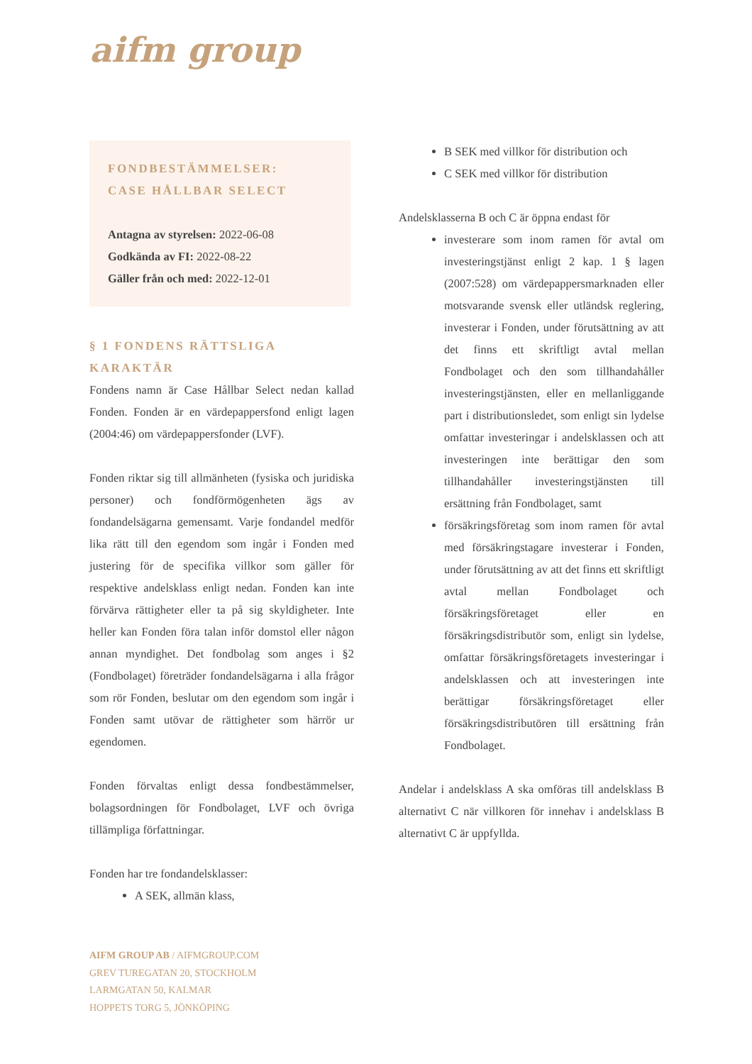aifm group
FONDBESTÄMMELSER:
CASE HÅLLBAR SELECT
Antagna av styrelsen: 2022-06-08
Godkända av FI: 2022-08-22
Gäller från och med: 2022-12-01
§ 1 FONDENS RÄTTSLIGA KARAKTÄR
Fondens namn är Case Hållbar Select nedan kallad Fonden. Fonden är en värdepappersfond enligt lagen (2004:46) om värdepappersfonder (LVF).
Fonden riktar sig till allmänheten (fysiska och juridiska personer) och fondförmögenheten ägs av fondandelsägarna gemensamt. Varje fondandel medför lika rätt till den egendom som ingår i Fonden med justering för de specifika villkor som gäller för respektive andelsklass enligt nedan. Fonden kan inte förvärva rättigheter eller ta på sig skyldigheter. Inte heller kan Fonden föra talan inför domstol eller någon annan myndighet. Det fondbolag som anges i §2 (Fondbolaget) företräder fondandelsägarna i alla frågor som rör Fonden, beslutar om den egendom som ingår i Fonden samt utövar de rättigheter som härrör ur egendomen.
Fonden förvaltas enligt dessa fondbestämmelser, bolagsordningen för Fondbolaget, LVF och övriga tillämpliga författningar.
Fonden har tre fondandelsklasser:
A SEK, allmän klass,
B SEK med villkor för distribution och
C SEK med villkor för distribution
Andelsklasserna B och C är öppna endast för
investerare som inom ramen för avtal om investeringstjänst enligt 2 kap. 1 § lagen (2007:528) om värdepappersmarknaden eller motsvarande svensk eller utländsk reglering, investerar i Fonden, under förutsättning av att det finns ett skriftligt avtal mellan Fondbolaget och den som tillhandahåller investeringstjänsten, eller en mellanliggande part i distributionsledet, som enligt sin lydelse omfattar investeringar i andelsklassen och att investeringen inte berättigar den som tillhandahåller investeringstjänsten till ersättning från Fondbolaget, samt
försäkringsföretag som inom ramen för avtal med försäkringstagare investerar i Fonden, under förutsättning av att det finns ett skriftligt avtal mellan Fondbolaget och försäkringsföretaget eller en försäkringsdistributör som, enligt sin lydelse, omfattar försäkringsföretagets investeringar i andelsklassen och att investeringen inte berättigar försäkringsföretaget eller försäkringsdistributören till ersättning från Fondbolaget.
Andelar i andelsklass A ska omföras till andelsklass B alternativt C när villkoren för innehav i andelsklass B alternativt C är uppfyllda.
AIFM GROUP AB / AIFMGROUP.COM
GREV TUREGATAN 20, STOCKHOLM
LARMGATAN 50, KALMAR
HOPPETS TORG 5, JÖNKÖPING